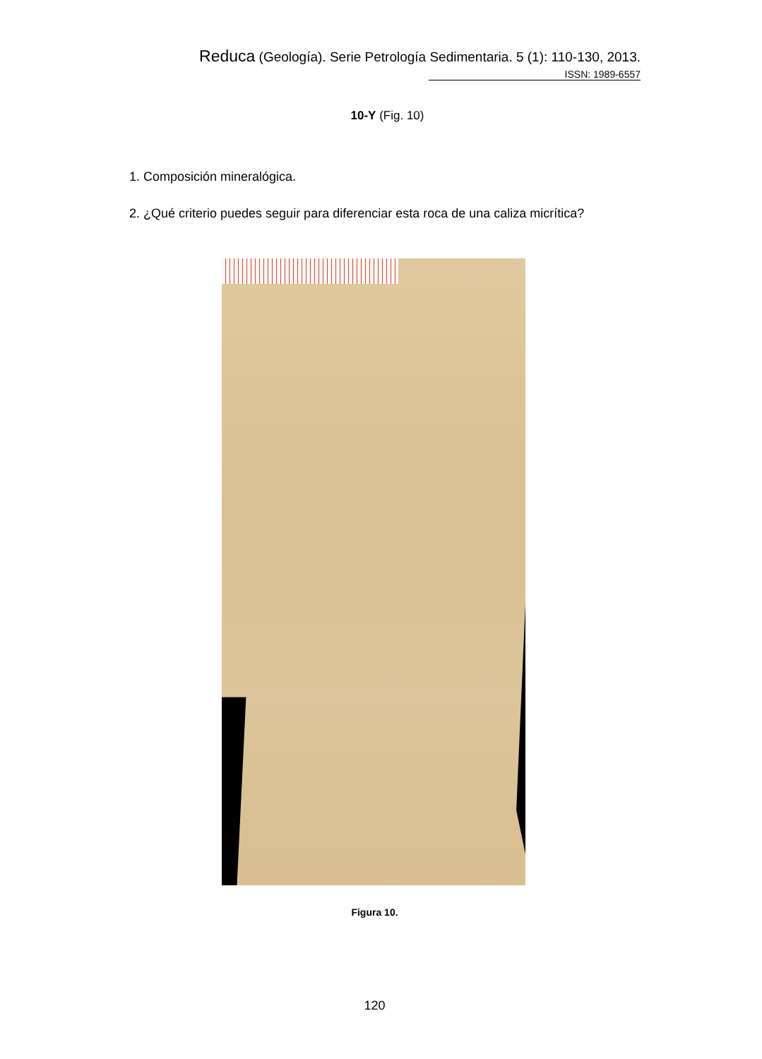Reduca (Geología). Serie Petrología Sedimentaria. 5 (1): 110-130, 2013.
ISSN: 1989-6557
10-Y (Fig. 10)
1. Composición mineralógica.
2. ¿Qué criterio puedes seguir para diferenciar esta roca de una caliza micrítica?
Figura 10.
120